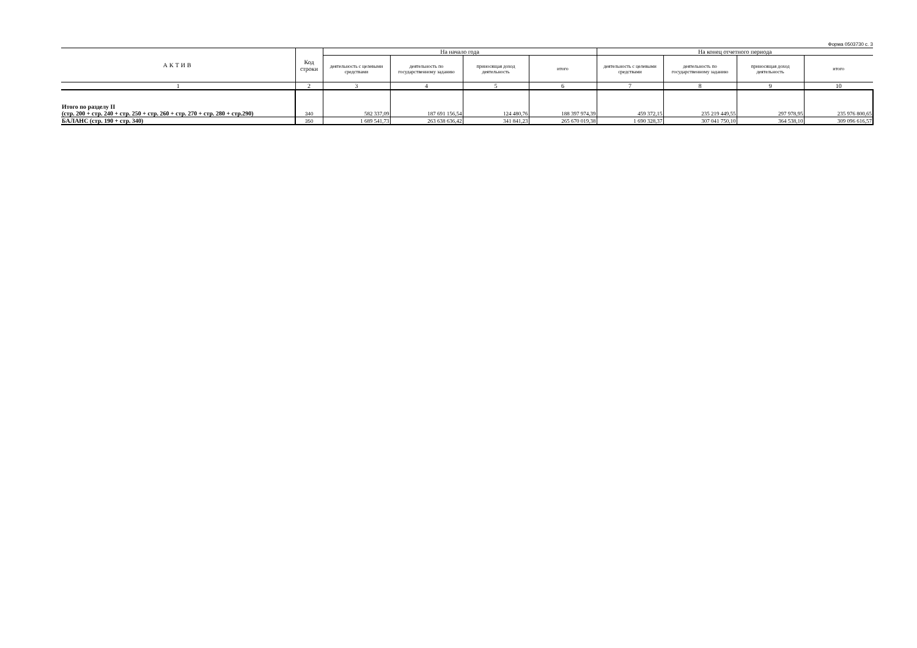Форма 0503730 с. 3
| АКТИВ | Код строки | На начало года | | | | На конец отчетного периода | | | |
| --- | --- | --- | --- | --- | --- | --- | --- | --- | --- |
| | | деятельность с целевыми средствами | деятельность по государственному заданию | приносящая доход деятельность | итого | деятельность с целевыми средствами | деятельность по государственному заданию | приносящая доход деятельность | итого |
| 1 | 2 | 3 | 4 | 5 | 6 | 7 | 8 | 9 | 10 |
| Итого по разделу II (стр. 200 + стр. 240 + стр. 250 + стр. 260 + стр. 270 + стр. 280 + стр.290) | 340 | 582 337,09 | 187 691 156,54 | 124 480,76 | 188 397 974,39 | 459 372,15 | 235 219 449,55 | 297 978,95 | 235 976 800,65 |
| БАЛАНС (стр. 190 + стр. 340) | 350 | 1 689 541,73 | 263 638 636,42 | 341 841,23 | 265 670 019,38 | 1 690 328,37 | 307 041 750,10 | 364 538,10 | 309 096 616,57 |